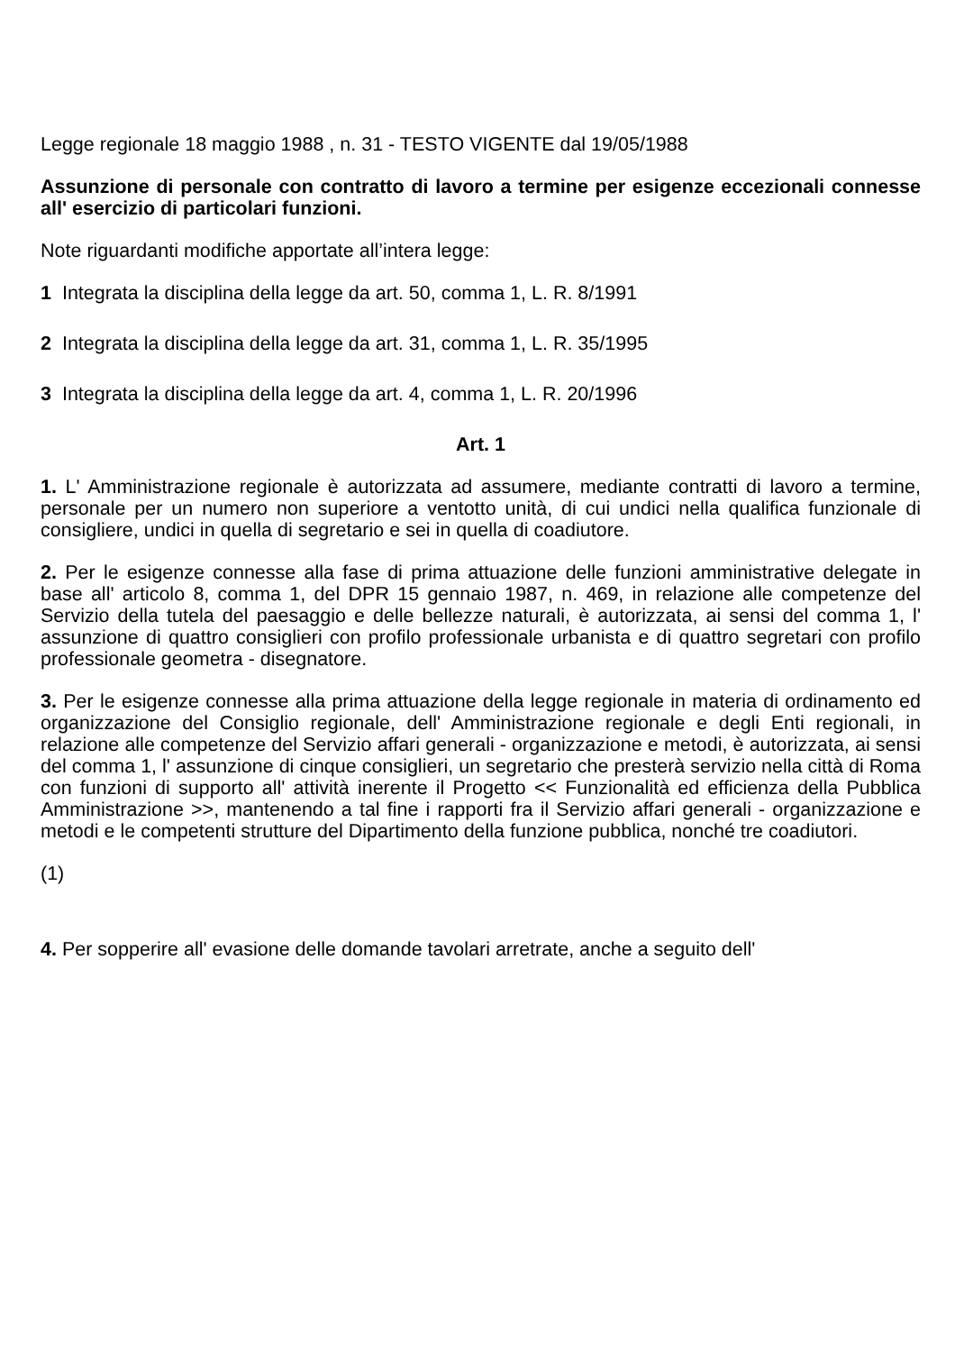Legge regionale 18 maggio 1988 , n. 31 - TESTO VIGENTE dal 19/05/1988
Assunzione di personale con contratto di lavoro a termine per esigenze eccezionali connesse all' esercizio di particolari funzioni.
Note riguardanti modifiche apportate all’intera legge:
1 Integrata la disciplina della legge da art. 50, comma 1, L. R. 8/1991
2 Integrata la disciplina della legge da art. 31, comma 1, L. R. 35/1995
3 Integrata la disciplina della legge da art. 4, comma 1, L. R. 20/1996
Art. 1
1. L' Amministrazione regionale è autorizzata ad assumere, mediante contratti di lavoro a termine, personale per un numero non superiore a ventotto unità, di cui undici nella qualifica funzionale di consigliere, undici in quella di segretario e sei in quella di coadiutore.
2. Per le esigenze connesse alla fase di prima attuazione delle funzioni amministrative delegate in base all' articolo 8, comma 1, del DPR 15 gennaio 1987, n. 469, in relazione alle competenze del Servizio della tutela del paesaggio e delle bellezze naturali, è autorizzata, ai sensi del comma 1, l' assunzione di quattro consiglieri con profilo professionale urbanista e di quattro segretari con profilo professionale geometra - disegnatore.
3. Per le esigenze connesse alla prima attuazione della legge regionale in materia di ordinamento ed organizzazione del Consiglio regionale, dell' Amministrazione regionale e degli Enti regionali, in relazione alle competenze del Servizio affari generali - organizzazione e metodi, è autorizzata, ai sensi del comma 1, l' assunzione di cinque consiglieri, un segretario che presterà servizio nella città di Roma con funzioni di supporto all' attività inerente il Progetto << Funzionalità ed efficienza della Pubblica Amministrazione >>, mantenendo a tal fine i rapporti fra il Servizio affari generali - organizzazione e metodi e le competenti strutture del Dipartimento della funzione pubblica, nonché tre coadiutori.
(1)
4. Per sopperire all' evasione delle domande tavolari arretrate, anche a seguito dell'